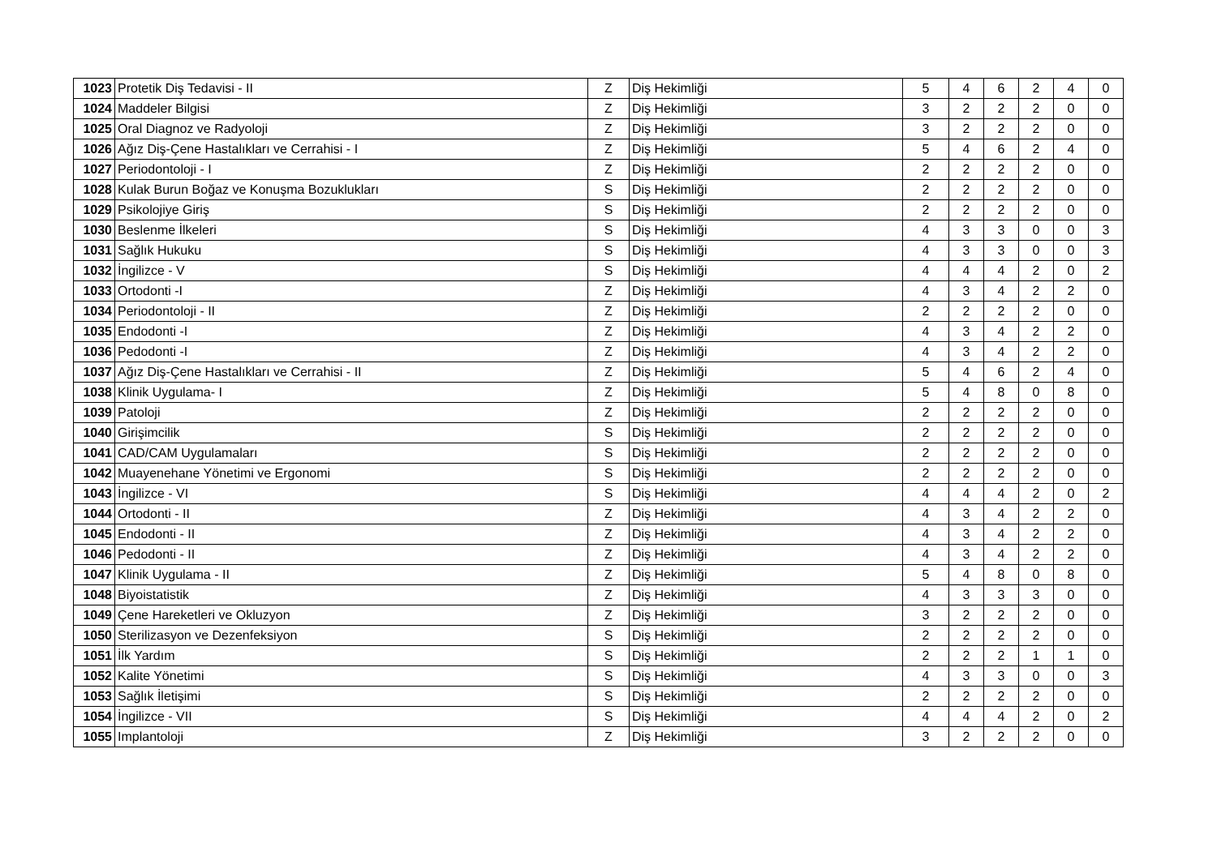| 1023 | Protetik Diş Tedavisi - II | Z | Diş Hekimliği | 5 | 4 | 6 | 2 | 4 | 0 |
| 1024 | Maddeler Bilgisi | Z | Diş Hekimliği | 3 | 2 | 2 | 2 | 0 | 0 |
| 1025 | Oral Diagnoz ve Radyoloji | Z | Diş Hekimliği | 3 | 2 | 2 | 2 | 0 | 0 |
| 1026 | Ağız Diş-Çene Hastalıkları ve Cerrahisi - I | Z | Diş Hekimliği | 5 | 4 | 6 | 2 | 4 | 0 |
| 1027 | Periodontoloji - I | Z | Diş Hekimliği | 2 | 2 | 2 | 2 | 0 | 0 |
| 1028 | Kulak Burun Boğaz ve Konuşma Bozuklukları | S | Diş Hekimliği | 2 | 2 | 2 | 2 | 0 | 0 |
| 1029 | Psikolojiye Giriş | S | Diş Hekimliği | 2 | 2 | 2 | 2 | 0 | 0 |
| 1030 | Beslenme İlkeleri | S | Diş Hekimliği | 4 | 3 | 3 | 0 | 0 | 3 |
| 1031 | Sağlık Hukuku | S | Diş Hekimliği | 4 | 3 | 3 | 0 | 0 | 3 |
| 1032 | İngilizce - V | S | Diş Hekimliği | 4 | 4 | 4 | 2 | 0 | 2 |
| 1033 | Ortodonti -I | Z | Diş Hekimliği | 4 | 3 | 4 | 2 | 2 | 0 |
| 1034 | Periodontoloji - II | Z | Diş Hekimliği | 2 | 2 | 2 | 2 | 0 | 0 |
| 1035 | Endodonti -I | Z | Diş Hekimliği | 4 | 3 | 4 | 2 | 2 | 0 |
| 1036 | Pedodonti -I | Z | Diş Hekimliği | 4 | 3 | 4 | 2 | 2 | 0 |
| 1037 | Ağız Diş-Çene Hastalıkları ve Cerrahisi - II | Z | Diş Hekimliği | 5 | 4 | 6 | 2 | 4 | 0 |
| 1038 | Klinik Uygulama- I | Z | Diş Hekimliği | 5 | 4 | 8 | 0 | 8 | 0 |
| 1039 | Patoloji | Z | Diş Hekimliği | 2 | 2 | 2 | 2 | 0 | 0 |
| 1040 | Girişimcilik | S | Diş Hekimliği | 2 | 2 | 2 | 2 | 0 | 0 |
| 1041 | CAD/CAM Uygulamaları | S | Diş Hekimliği | 2 | 2 | 2 | 2 | 0 | 0 |
| 1042 | Muayenehane Yönetimi ve Ergonomi | S | Diş Hekimliği | 2 | 2 | 2 | 2 | 0 | 0 |
| 1043 | İngilizce - VI | S | Diş Hekimliği | 4 | 4 | 4 | 2 | 0 | 2 |
| 1044 | Ortodonti - II | Z | Diş Hekimliği | 4 | 3 | 4 | 2 | 2 | 0 |
| 1045 | Endodonti - II | Z | Diş Hekimliği | 4 | 3 | 4 | 2 | 2 | 0 |
| 1046 | Pedodonti - II | Z | Diş Hekimliği | 4 | 3 | 4 | 2 | 2 | 0 |
| 1047 | Klinik Uygulama - II | Z | Diş Hekimliği | 5 | 4 | 8 | 0 | 8 | 0 |
| 1048 | Biyoistatistik | Z | Diş Hekimliği | 4 | 3 | 3 | 3 | 0 | 0 |
| 1049 | Çene Hareketleri ve Okluzyon | Z | Diş Hekimliği | 3 | 2 | 2 | 2 | 0 | 0 |
| 1050 | Sterilizasyon ve Dezenfeksiyon | S | Diş Hekimliği | 2 | 2 | 2 | 2 | 0 | 0 |
| 1051 | İlk Yardım | S | Diş Hekimliği | 2 | 2 | 2 | 1 | 1 | 0 |
| 1052 | Kalite Yönetimi | S | Diş Hekimliği | 4 | 3 | 3 | 0 | 0 | 3 |
| 1053 | Sağlık İletişimi | S | Diş Hekimliği | 2 | 2 | 2 | 2 | 0 | 0 |
| 1054 | İngilizce - VII | S | Diş Hekimliği | 4 | 4 | 4 | 2 | 0 | 2 |
| 1055 | Implantoloji | Z | Diş Hekimliği | 3 | 2 | 2 | 2 | 0 | 0 |